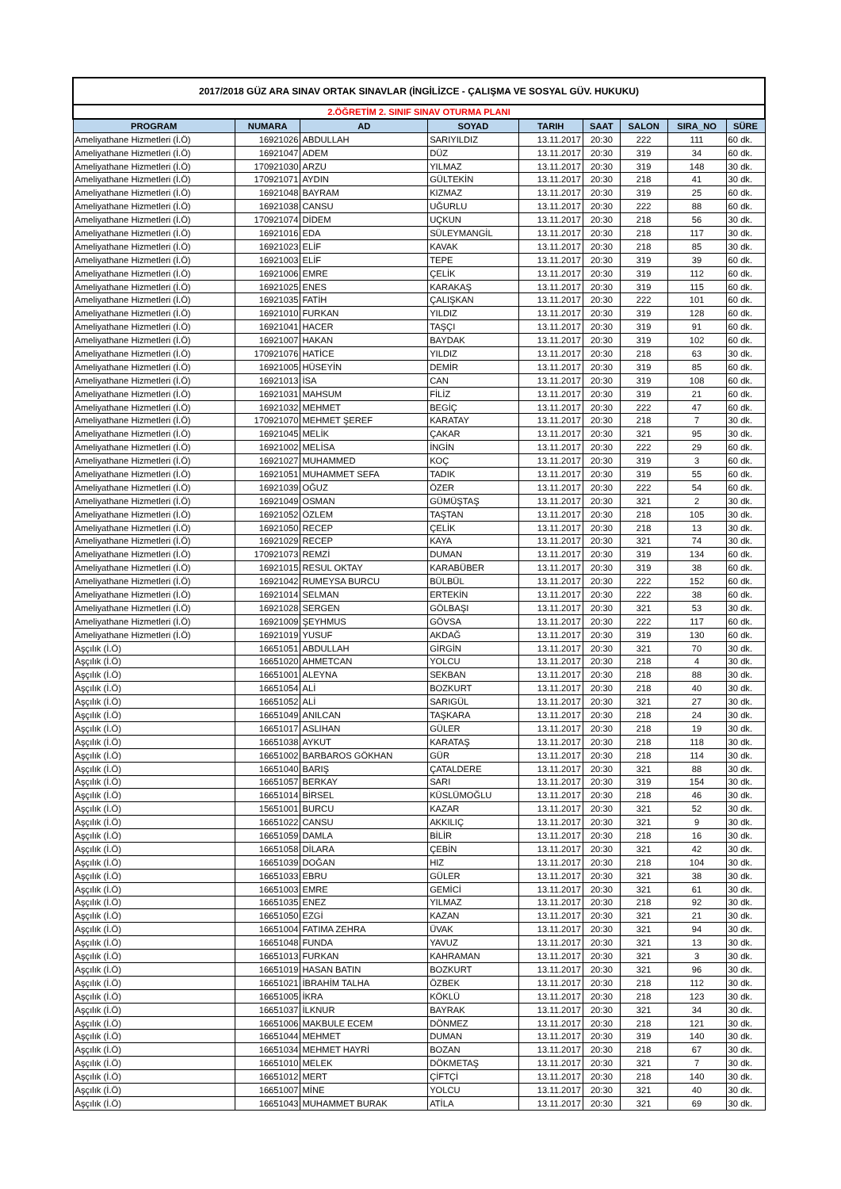| 2017/2018 GÜZ ARA SINAV ORTAK SINAVLAR (İNGİLİZCE - ÇALIŞMA VE SOSYAL GÜV. HUKUKU) | | | | | | | | |
| 2.ÖĞRETİM 2. SINIF SINAV OTURMA PLANI | | | | | | | | |
| PROGRAM | NUMARA | AD | SOYAD | TARIH | SAAT | SALON | SIRA_NO | SÜRE |
| Ameliyathane Hizmetleri (İ.Ö) | 16921026 | ABDULLAH | SARIYILDIZ | 13.11.2017 | 20:30 | 222 | 111 | 60 dk. |
| Ameliyathane Hizmetleri (İ.Ö) | 16921047 | ADEM | DÜZ | 13.11.2017 | 20:30 | 319 | 34 | 60 dk. |
| Ameliyathane Hizmetleri (İ.Ö) | 170921030 | ARZU | YILMAZ | 13.11.2017 | 20:30 | 319 | 148 | 30 dk. |
| Ameliyathane Hizmetleri (İ.Ö) | 170921071 | AYDIN | GÜLTEKİN | 13.11.2017 | 20:30 | 218 | 41 | 30 dk. |
| Ameliyathane Hizmetleri (İ.Ö) | 16921048 | BAYRAM | KIZMAZ | 13.11.2017 | 20:30 | 319 | 25 | 60 dk. |
| Ameliyathane Hizmetleri (İ.Ö) | 16921038 | CANSU | UĞURLU | 13.11.2017 | 20:30 | 222 | 88 | 60 dk. |
| Ameliyathane Hizmetleri (İ.Ö) | 170921074 | DİDEM | UÇKUN | 13.11.2017 | 20:30 | 218 | 56 | 30 dk. |
| Ameliyathane Hizmetleri (İ.Ö) | 16921016 | EDA | SÜLEYMANGİL | 13.11.2017 | 20:30 | 218 | 117 | 30 dk. |
| Ameliyathane Hizmetleri (İ.Ö) | 16921023 | ELİF | KAVAK | 13.11.2017 | 20:30 | 218 | 85 | 30 dk. |
| Ameliyathane Hizmetleri (İ.Ö) | 16921003 | ELİF | TEPE | 13.11.2017 | 20:30 | 319 | 39 | 60 dk. |
| Ameliyathane Hizmetleri (İ.Ö) | 16921006 | EMRE | ÇELİK | 13.11.2017 | 20:30 | 319 | 112 | 60 dk. |
| Ameliyathane Hizmetleri (İ.Ö) | 16921025 | ENES | KARAKAŞ | 13.11.2017 | 20:30 | 319 | 115 | 60 dk. |
| Ameliyathane Hizmetleri (İ.Ö) | 16921035 | FATİH | ÇALIŞKAN | 13.11.2017 | 20:30 | 222 | 101 | 60 dk. |
| Ameliyathane Hizmetleri (İ.Ö) | 16921010 | FURKAN | YILDIZ | 13.11.2017 | 20:30 | 319 | 128 | 60 dk. |
| Ameliyathane Hizmetleri (İ.Ö) | 16921041 | HACER | TAŞÇI | 13.11.2017 | 20:30 | 319 | 91 | 60 dk. |
| Ameliyathane Hizmetleri (İ.Ö) | 16921007 | HAKAN | BAYDAK | 13.11.2017 | 20:30 | 319 | 102 | 60 dk. |
| Ameliyathane Hizmetleri (İ.Ö) | 170921076 | HATİCE | YILDIZ | 13.11.2017 | 20:30 | 218 | 63 | 30 dk. |
| Ameliyathane Hizmetleri (İ.Ö) | 16921005 | HÜSEYİN | DEMİR | 13.11.2017 | 20:30 | 319 | 85 | 60 dk. |
| Ameliyathane Hizmetleri (İ.Ö) | 16921013 | İSA | CAN | 13.11.2017 | 20:30 | 319 | 108 | 60 dk. |
| Ameliyathane Hizmetleri (İ.Ö) | 16921031 | MAHSUM | FİLİZ | 13.11.2017 | 20:30 | 319 | 21 | 60 dk. |
| Ameliyathane Hizmetleri (İ.Ö) | 16921032 | MEHMET | BEGİÇ | 13.11.2017 | 20:30 | 222 | 47 | 60 dk. |
| Ameliyathane Hizmetleri (İ.Ö) | 170921070 | MEHMET ŞEREF | KARATAY | 13.11.2017 | 20:30 | 218 | 7 | 30 dk. |
| Ameliyathane Hizmetleri (İ.Ö) | 16921045 | MELİK | ÇAKAR | 13.11.2017 | 20:30 | 321 | 95 | 30 dk. |
| Ameliyathane Hizmetleri (İ.Ö) | 16921002 | MELİSA | İNGİN | 13.11.2017 | 20:30 | 222 | 29 | 60 dk. |
| Ameliyathane Hizmetleri (İ.Ö) | 16921027 | MUHAMMED | KOÇ | 13.11.2017 | 20:30 | 319 | 3 | 60 dk. |
| Ameliyathane Hizmetleri (İ.Ö) | 16921051 | MUHAMMET SEFA | TADIK | 13.11.2017 | 20:30 | 319 | 55 | 60 dk. |
| Ameliyathane Hizmetleri (İ.Ö) | 16921039 | OĞUZ | ÖZER | 13.11.2017 | 20:30 | 222 | 54 | 60 dk. |
| Ameliyathane Hizmetleri (İ.Ö) | 16921049 | OSMAN | GÜMÜŞTAŞ | 13.11.2017 | 20:30 | 321 | 2 | 30 dk. |
| Ameliyathane Hizmetleri (İ.Ö) | 16921052 | ÖZLEM | TAŞTAN | 13.11.2017 | 20:30 | 218 | 105 | 30 dk. |
| Ameliyathane Hizmetleri (İ.Ö) | 16921050 | RECEP | ÇELİK | 13.11.2017 | 20:30 | 218 | 13 | 30 dk. |
| Ameliyathane Hizmetleri (İ.Ö) | 16921029 | RECEP | KAYA | 13.11.2017 | 20:30 | 321 | 74 | 30 dk. |
| Ameliyathane Hizmetleri (İ.Ö) | 170921073 | REMZİ | DUMAN | 13.11.2017 | 20:30 | 319 | 134 | 60 dk. |
| Ameliyathane Hizmetleri (İ.Ö) | 16921015 | RESUL OKTAY | KARABÜBER | 13.11.2017 | 20:30 | 319 | 38 | 60 dk. |
| Ameliyathane Hizmetleri (İ.Ö) | 16921042 | RUMEYSA BURCU | BÜLBÜL | 13.11.2017 | 20:30 | 222 | 152 | 60 dk. |
| Ameliyathane Hizmetleri (İ.Ö) | 16921014 | SELMAN | ERTEKİN | 13.11.2017 | 20:30 | 222 | 38 | 60 dk. |
| Ameliyathane Hizmetleri (İ.Ö) | 16921028 | SERGEN | GÖLBAŞI | 13.11.2017 | 20:30 | 321 | 53 | 30 dk. |
| Ameliyathane Hizmetleri (İ.Ö) | 16921009 | ŞEYHMUS | GÖVSA | 13.11.2017 | 20:30 | 222 | 117 | 60 dk. |
| Ameliyathane Hizmetleri (İ.Ö) | 16921019 | YUSUF | AKDAĞ | 13.11.2017 | 20:30 | 319 | 130 | 60 dk. |
| Aşçılık (İ.Ö) | 16651051 | ABDULLAH | GİRGİN | 13.11.2017 | 20:30 | 321 | 70 | 30 dk. |
| Aşçılık (İ.Ö) | 16651020 | AHMETCAN | YOLCU | 13.11.2017 | 20:30 | 218 | 4 | 30 dk. |
| Aşçılık (İ.Ö) | 16651001 | ALEYNA | SEKBAN | 13.11.2017 | 20:30 | 218 | 88 | 30 dk. |
| Aşçılık (İ.Ö) | 16651054 | ALİ | BOZKURT | 13.11.2017 | 20:30 | 218 | 40 | 30 dk. |
| Aşçılık (İ.Ö) | 16651052 | ALİ | SARIGÜL | 13.11.2017 | 20:30 | 321 | 27 | 30 dk. |
| Aşçılık (İ.Ö) | 16651049 | ANILCAN | TAŞKARA | 13.11.2017 | 20:30 | 218 | 24 | 30 dk. |
| Aşçılık (İ.Ö) | 16651017 | ASLIHAN | GÜLER | 13.11.2017 | 20:30 | 218 | 19 | 30 dk. |
| Aşçılık (İ.Ö) | 16651038 | AYKUT | KARATAŞ | 13.11.2017 | 20:30 | 218 | 118 | 30 dk. |
| Aşçılık (İ.Ö) | 16651002 | BARBAROS GÖKHAN | GÜR | 13.11.2017 | 20:30 | 218 | 114 | 30 dk. |
| Aşçılık (İ.Ö) | 16651040 | BARIŞ | ÇATALDERE | 13.11.2017 | 20:30 | 321 | 88 | 30 dk. |
| Aşçılık (İ.Ö) | 16651057 | BERKAY | SARI | 13.11.2017 | 20:30 | 319 | 154 | 30 dk. |
| Aşçılık (İ.Ö) | 16651014 | BİRSEL | KÜSLÜMOĞLU | 13.11.2017 | 20:30 | 218 | 46 | 30 dk. |
| Aşçılık (İ.Ö) | 15651001 | BURCU | KAZAR | 13.11.2017 | 20:30 | 321 | 52 | 30 dk. |
| Aşçılık (İ.Ö) | 16651022 | CANSU | AKKILIÇ | 13.11.2017 | 20:30 | 321 | 9 | 30 dk. |
| Aşçılık (İ.Ö) | 16651059 | DAMLA | BİLİR | 13.11.2017 | 20:30 | 218 | 16 | 30 dk. |
| Aşçılık (İ.Ö) | 16651058 | DİLARA | ÇEBİN | 13.11.2017 | 20:30 | 321 | 42 | 30 dk. |
| Aşçılık (İ.Ö) | 16651039 | DOĞAN | HIZ | 13.11.2017 | 20:30 | 218 | 104 | 30 dk. |
| Aşçılık (İ.Ö) | 16651033 | EBRU | GÜLER | 13.11.2017 | 20:30 | 321 | 38 | 30 dk. |
| Aşçılık (İ.Ö) | 16651003 | EMRE | GEMİCİ | 13.11.2017 | 20:30 | 321 | 61 | 30 dk. |
| Aşçılık (İ.Ö) | 16651035 | ENEZ | YILMAZ | 13.11.2017 | 20:30 | 218 | 92 | 30 dk. |
| Aşçılık (İ.Ö) | 16651050 | EZGİ | KAZAN | 13.11.2017 | 20:30 | 321 | 21 | 30 dk. |
| Aşçılık (İ.Ö) | 16651004 | FATIMA ZEHRA | ÜVAK | 13.11.2017 | 20:30 | 321 | 94 | 30 dk. |
| Aşçılık (İ.Ö) | 16651048 | FUNDA | YAVUZ | 13.11.2017 | 20:30 | 321 | 13 | 30 dk. |
| Aşçılık (İ.Ö) | 16651013 | FURKAN | KAHRAMAN | 13.11.2017 | 20:30 | 321 | 3 | 30 dk. |
| Aşçılık (İ.Ö) | 16651019 | HASAN BATIN | BOZKURT | 13.11.2017 | 20:30 | 321 | 96 | 30 dk. |
| Aşçılık (İ.Ö) | 16651021 | İBRAHİM TALHA | ÖZBEK | 13.11.2017 | 20:30 | 218 | 112 | 30 dk. |
| Aşçılık (İ.Ö) | 16651005 | İKRA | KÖKLÜ | 13.11.2017 | 20:30 | 218 | 123 | 30 dk. |
| Aşçılık (İ.Ö) | 16651037 | İLKNUR | BAYRAK | 13.11.2017 | 20:30 | 321 | 34 | 30 dk. |
| Aşçılık (İ.Ö) | 16651006 | MAKBULE ECEM | DÖNMEZ | 13.11.2017 | 20:30 | 218 | 121 | 30 dk. |
| Aşçılık (İ.Ö) | 16651044 | MEHMET | DUMAN | 13.11.2017 | 20:30 | 319 | 140 | 30 dk. |
| Aşçılık (İ.Ö) | 16651034 | MEHMET HAYRİ | BOZAN | 13.11.2017 | 20:30 | 218 | 67 | 30 dk. |
| Aşçılık (İ.Ö) | 16651010 | MELEK | DÖKMETAŞ | 13.11.2017 | 20:30 | 321 | 7 | 30 dk. |
| Aşçılık (İ.Ö) | 16651012 | MERT | ÇİFTÇİ | 13.11.2017 | 20:30 | 218 | 140 | 30 dk. |
| Aşçılık (İ.Ö) | 16651007 | MİNE | YOLCU | 13.11.2017 | 20:30 | 321 | 40 | 30 dk. |
| Aşçılık (İ.Ö) | 16651043 | MUHAMMET BURAK | ATİLA | 13.11.2017 | 20:30 | 321 | 69 | 30 dk. |